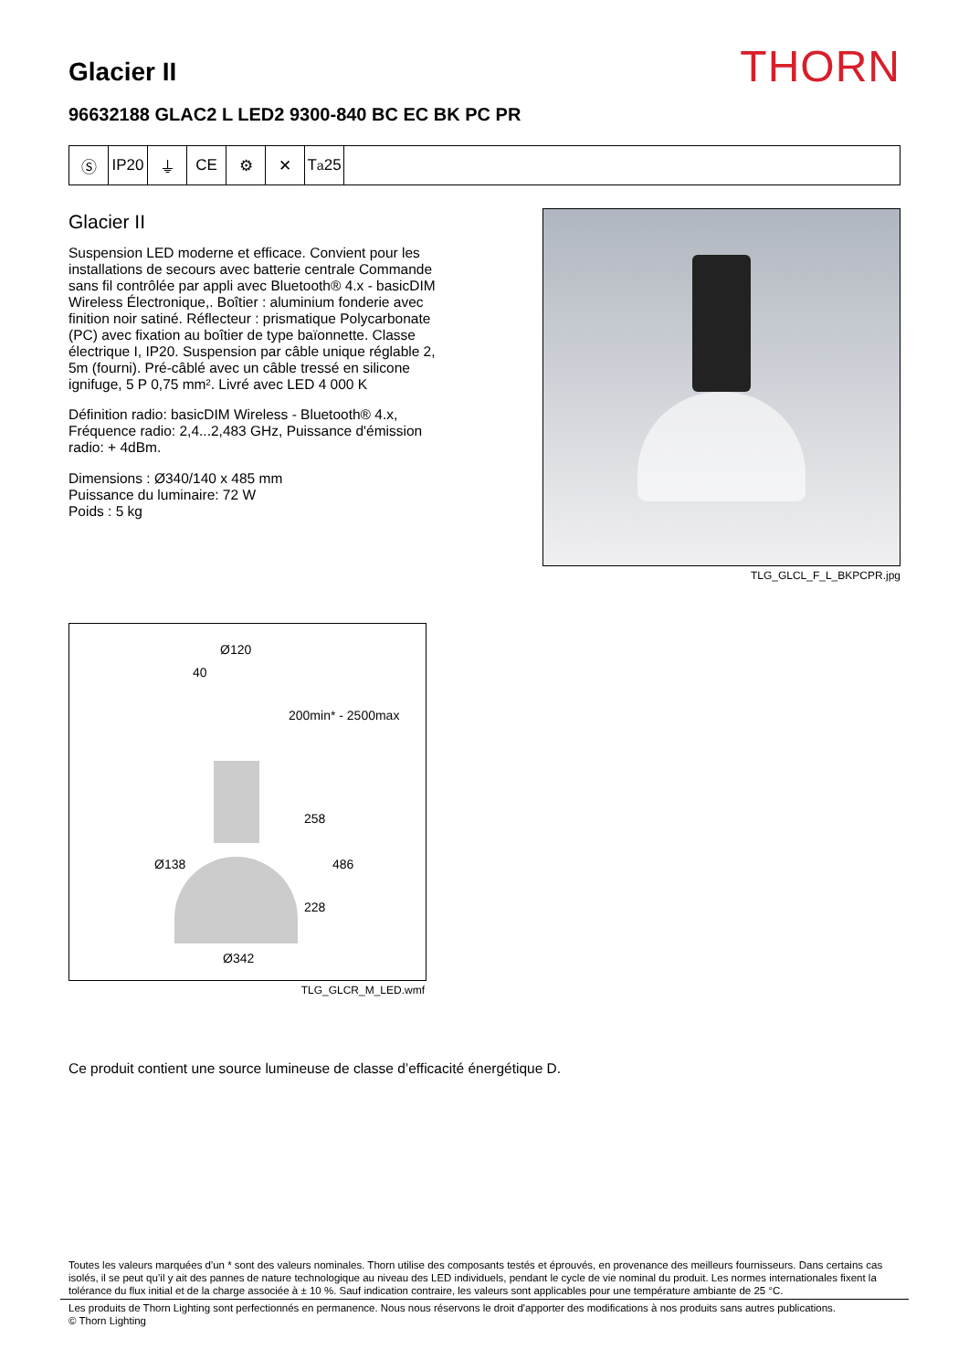Glacier II
THORN
96632188 GLAC2 L LED2 9300-840 BC EC BK PC PR
Ⓢ IP20 ⏚ CE ⚙ ✕ T<sub>a</sub>25
Glacier II
Suspension LED moderne et efficace. Convient pour les installations de secours avec batterie centrale Commande sans fil contrôlée par appli avec Bluetooth® 4.x - basicDIM Wireless Électronique,. Boîtier : aluminium fonderie avec finition noir satiné. Réflecteur : prismatique Polycarbonate (PC) avec fixation au boîtier de type baïonnette. Classe électrique I, IP20. Suspension par câble unique réglable 2, 5m (fourni). Pré-câblé avec un câble tressé en silicone ignifuge, 5 P 0,75 mm². Livré avec LED 4 000 K
Définition radio: basicDIM Wireless - Bluetooth® 4.x, Fréquence radio: 2,4...2,483 GHz, Puissance d'émission radio: + 4dBm.
Dimensions : Ø340/140 x 485 mm
Puissance du luminaire: 72 W
Poids : 5 kg
TLG_GLCL_F_L_BKPCPR.jpg
Ø120
40
200min* - 2500max
258
Ø138 486
228
Ø342
TLG_GLCR_M_LED.wmf
Ce produit contient une source lumineuse de classe d’efficacité énergétique D.
Toutes les valeurs marquées d'un * sont des valeurs nominales. Thorn utilise des composants testés et éprouvés, en provenance des meilleurs fournisseurs. Dans certains cas isolés, il se peut qu’il y ait des pannes de nature technologique au niveau des LED individuels, pendant le cycle de vie nominal du produit. Les normes internationales fixent la tolérance du flux initial et de la charge associée à ± 10 %. Sauf indication contraire, les valeurs sont applicables pour une température ambiante de 25 °C.
Les produits de Thorn Lighting sont perfectionnés en permanence. Nous nous réservons le droit d'apporter des modifications à nos produits sans autres publications.
© Thorn Lighting